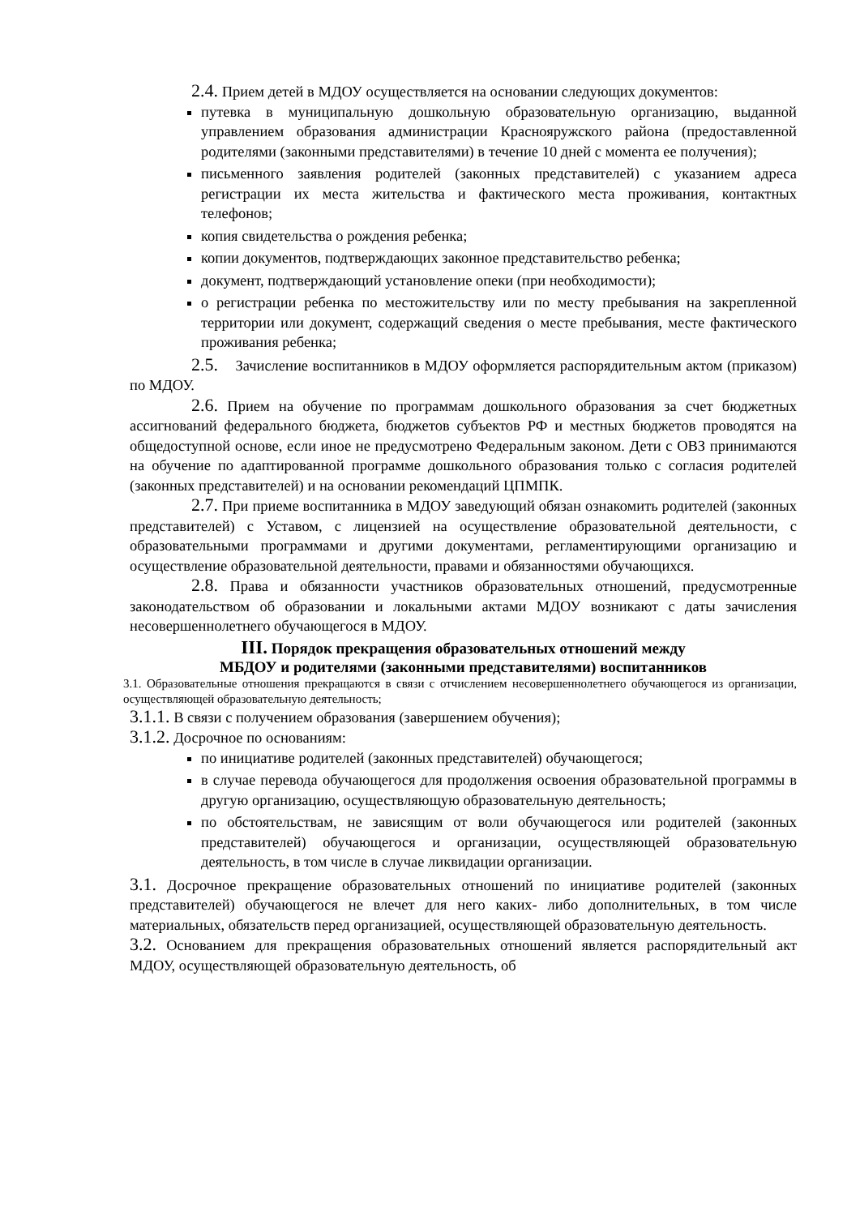2.4. Прием детей в МДОУ осуществляется на основании следующих документов:
путевка в муниципальную дошкольную образовательную организацию, выданной управлением образования администрации Краснояружского района (предоставленной родителями (законными представителями) в течение 10 дней с момента ее получения);
письменного заявления родителей (законных представителей) с указанием адреса регистрации их места жительства и фактического места проживания, контактных телефонов;
копия свидетельства о рождения ребенка;
копии документов, подтверждающих законное представительство ребенка;
документ, подтверждающий установление опеки (при необходимости);
о регистрации ребенка по местожительству или по месту пребывания на закрепленной территории или документ, содержащий сведения о месте пребывания, месте фактического проживания ребенка;
2.5. Зачисление воспитанников в МДОУ оформляется распорядительным актом (приказом) по МДОУ.
2.6. Прием на обучение по программам дошкольного образования за счет бюджетных ассигнований федерального бюджета, бюджетов субъектов РФ и местных бюджетов проводятся на общедоступной основе, если иное не предусмотрено Федеральным законом. Дети с ОВЗ принимаются на обучение по адаптированной программе дошкольного образования только с согласия родителей (законных представителей) и на основании рекомендаций ЦПМПК.
2.7. При приеме воспитанника в МДОУ заведующий обязан ознакомить родителей (законных представителей) с Уставом, с лицензией на осуществление образовательной деятельности, с образовательными программами и другими документами, регламентирующими организацию и осуществление образовательной деятельности, правами и обязанностями обучающихся.
2.8. Права и обязанности участников образовательных отношений, предусмотренные законодательством об образовании и локальными актами МДОУ возникают с даты зачисления несовершеннолетнего обучающегося в МДОУ.
III. Порядок прекращения образовательных отношений между
МБДОУ и родителями (законными представителями) воспитанников
3.1. Образовательные отношения прекращаются в связи с отчислением несовершеннолетнего обучающегося из организации, осуществляющей образовательную деятельность;
3.1.1. В связи с получением образования (завершением обучения);
3.1.2. Досрочное по основаниям:
по инициативе родителей (законных представителей) обучающегося;
в случае перевода обучающегося для продолжения освоения образовательной программы в другую организацию, осуществляющую образовательную деятельность;
по обстоятельствам, не зависящим от воли обучающегося или родителей (законных представителей) обучающегося и организации, осуществляющей образовательную деятельность, в том числе в случае ликвидации организации.
3.1. Досрочное прекращение образовательных отношений по инициативе родителей (законных представителей) обучающегося не влечет для него каких- либо дополнительных, в том числе материальных, обязательств перед организацией, осуществляющей образовательную деятельность.
3.2. Основанием для прекращения образовательных отношений является распорядительный акт МДОУ, осуществляющей образовательную деятельность, об